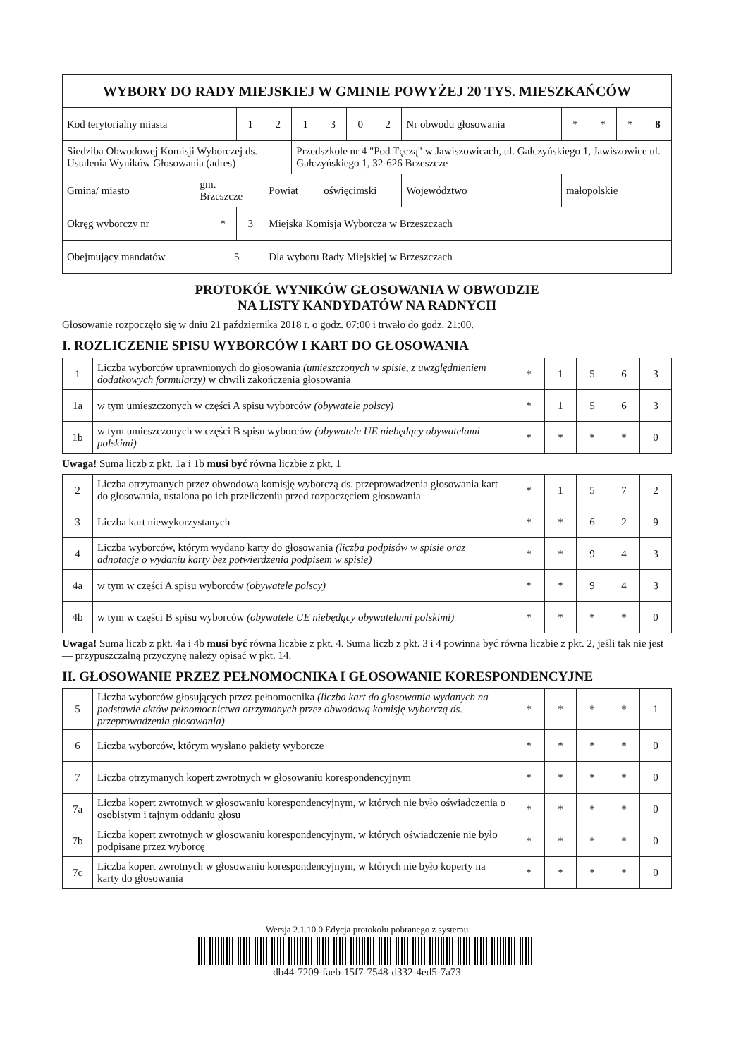| WYBORY DO RADY MIEJSKIEJ W GMINIE POWYŻEJ 20 TYS. MIESZKAŃCÓW | | | | | | | | | | | | | |
| Kod terytorialny miasta | | | 1 | 2 | 1 | 3 | 0 | 2 | Nr obwodu głosowania | * | * | * | 8 |
| Siedziba Obwodowej Komisji Wyborczej ds. Ustalenia Wyników Głosowania (adres) | | | | | Przedszkole nr 4 "Pod Tęczą" w Jawiszowicach, ul. Gałczyńskiego 1, Jawiszowice ul. Gałczyńskiego 1, 32-626 Brzeszcze | | | | | | | | |
| Gmina/ miasto | gm. Brzeszcze | | | Powiat | | oświęcimski | | | Województwo | małopolskie | | | |
| Okręg wyborczy nr | | * | 3 | Miejska Komisja Wyborcza w Brzeszczach | | | | | | | | | |
| Obejmujący mandatów | | 5 | | Dla wyboru Rady Miejskiej w Brzeszczach | | | | | | | | | |
PROTOKÓŁ WYNIKÓW GŁOSOWANIA W OBWODZIE
NA LISTY KANDYDATÓW NA RADNYCH
Głosowanie rozpoczęło się w dniu 21 października 2018 r. o godz. 07:00 i trwało do godz. 21:00.
I. ROZLICZENIE SPISU WYBORCÓW I KART DO GŁOSOWANIA
| 1 | Liczba wyborców uprawnionych do głosowania (umieszczonych w spisie, z uwzględnieniem dodatkowych formularzy) w chwili zakończenia głosowania | * | 1 | 5 | 6 | 3 |
| 1a | w tym umieszczonych w części A spisu wyborców (obywatele polscy) | * | 1 | 5 | 6 | 3 |
| 1b | w tym umieszczonych w części B spisu wyborców (obywatele UE niebędący obywatelami polskimi) | * | * | * | * | 0 |
Uwaga! Suma liczb z pkt. 1a i 1b musi być równa liczbie z pkt. 1
| 2 | Liczba otrzymanych przez obwodową komisję wyborczą ds. przeprowadzenia głosowania kart do głosowania, ustalona po ich przeliczeniu przed rozpoczęciem głosowania | * | 1 | 5 | 7 | 2 |
| 3 | Liczba kart niewykorzystanych | * | * | 6 | 2 | 9 |
| 4 | Liczba wyborców, którym wydano karty do głosowania (liczba podpisów w spisie oraz adnotacje o wydaniu karty bez potwierdzenia podpisem w spisie) | * | * | 9 | 4 | 3 |
| 4a | w tym w części A spisu wyborców (obywatele polscy) | * | * | 9 | 4 | 3 |
| 4b | w tym w części B spisu wyborców (obywatele UE niebędący obywatelami polskimi) | * | * | * | * | 0 |
Uwaga! Suma liczb z pkt. 4a i 4b musi być równa liczbie z pkt. 4. Suma liczb z pkt. 3 i 4 powinna być równa liczbie z pkt. 2, jeśli tak nie jest — przypuszczalną przyczynę należy opisać w pkt. 14.
II. GŁOSOWANIE PRZEZ PEŁNOMOCNIKA I GŁOSOWANIE KORESPONDENCYJNE
| 5 | Liczba wyborców głosujących przez pełnomocnika (liczba kart do głosowania wydanych na podstawie aktów pełnomocnictwa otrzymanych przez obwodową komisję wyborczą ds. przeprowadzenia głosowania) | * | * | * | * | 1 |
| 6 | Liczba wyborców, którym wysłano pakiety wyborcze | * | * | * | * | 0 |
| 7 | Liczba otrzymanych kopert zwrotnych w głosowaniu korespondencyjnym | * | * | * | * | 0 |
| 7a | Liczba kopert zwrotnych w głosowaniu korespondencyjnym, w których nie było oświadczenia o osobistym i tajnym oddaniu głosu | * | * | * | * | 0 |
| 7b | Liczba kopert zwrotnych w głosowaniu korespondencyjnym, w których oświadczenie nie było podpisane przez wyborcę | * | * | * | * | 0 |
| 7c | Liczba kopert zwrotnych w głosowaniu korespondencyjnym, w których nie było koperty na karty do głosowania | * | * | * | * | 0 |
Wersja 2.1.10.0 Edycja protokołu pobranego z systemu
db44-7209-faeb-15f7-7548-d332-4ed5-7a73